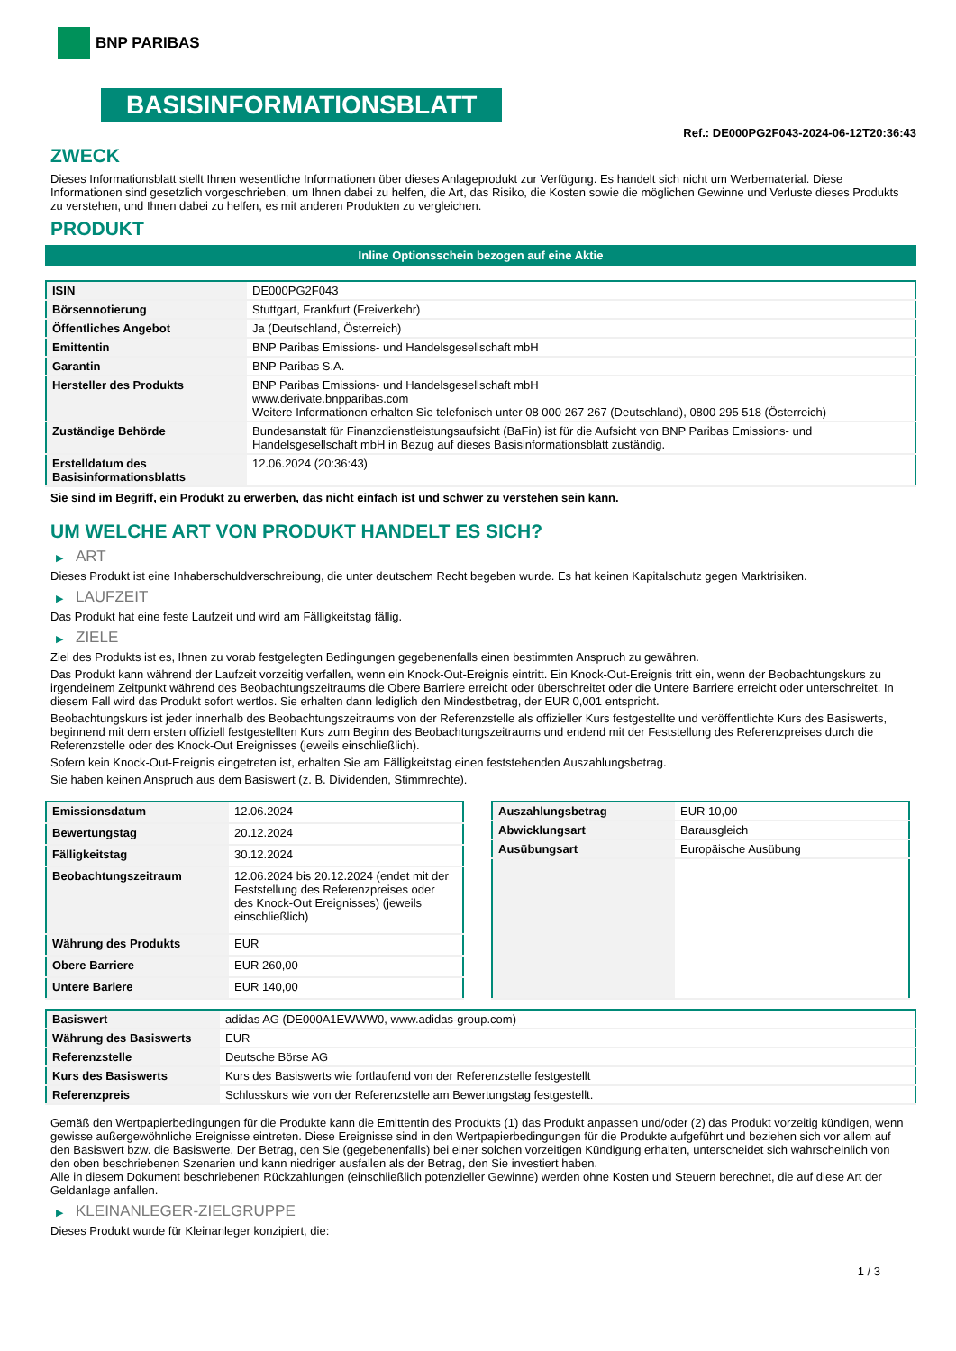BNP PARIBAS
BASISINFORMATIONSBLATT
Ref.: DE000PG2F043-2024-06-12T20:36:43
ZWECK
Dieses Informationsblatt stellt Ihnen wesentliche Informationen über dieses Anlageprodukt zur Verfügung. Es handelt sich nicht um Werbematerial. Diese Informationen sind gesetzlich vorgeschrieben, um Ihnen dabei zu helfen, die Art, das Risiko, die Kosten sowie die möglichen Gewinne und Verluste dieses Produkts zu verstehen, und Ihnen dabei zu helfen, es mit anderen Produkten zu vergleichen.
PRODUKT
Inline Optionsschein bezogen auf eine Aktie
| ISIN | DE000PG2F043 |
| Börsennotierung | Stuttgart, Frankfurt (Freiverkehr) |
| Öffentliches Angebot | Ja (Deutschland, Österreich) |
| Emittentin | BNP Paribas Emissions- und Handelsgesellschaft mbH |
| Garantin | BNP Paribas S.A. |
| Hersteller des Produkts | BNP Paribas Emissions- und Handelsgesellschaft mbH www.derivate.bnpparibas.com Weitere Informationen erhalten Sie telefonisch unter 08 000 267 267 (Deutschland), 0800 295 518 (Österreich) |
| Zuständige Behörde | Bundesanstalt für Finanzdienstleistungsaufsicht (BaFin) ist für die Aufsicht von BNP Paribas Emissions- und Handelsgesellschaft mbH in Bezug auf dieses Basisinformationsblatt zuständig. |
| Erstelldatum des Basisinformationsblatts | 12.06.2024 (20:36:43) |
Sie sind im Begriff, ein Produkt zu erwerben, das nicht einfach ist und schwer zu verstehen sein kann.
UM WELCHE ART VON PRODUKT HANDELT ES SICH?
▶ ART
Dieses Produkt ist eine Inhaberschuldverschreibung, die unter deutschem Recht begeben wurde. Es hat keinen Kapitalschutz gegen Marktrisiken.
▶ LAUFZEIT
Das Produkt hat eine feste Laufzeit und wird am Fälligkeitstag fällig.
▶ ZIELE
Ziel des Produkts ist es, Ihnen zu vorab festgelegten Bedingungen gegebenenfalls einen bestimmten Anspruch zu gewähren.
Das Produkt kann während der Laufzeit vorzeitig verfallen, wenn ein Knock-Out-Ereignis eintritt. Ein Knock-Out-Ereignis tritt ein, wenn der Beobachtungskurs zu irgendeinem Zeitpunkt während des Beobachtungszeitraums die Obere Barriere erreicht oder überschreitet oder die Untere Barriere erreicht oder unterschreitet. In diesem Fall wird das Produkt sofort wertlos. Sie erhalten dann lediglich den Mindestbetrag, der EUR 0,001 entspricht.
Beobachtungskurs ist jeder innerhalb des Beobachtungszeitraums von der Referenzstelle als offizieller Kurs festgestellte und veröffentlichte Kurs des Basiswerts, beginnend mit dem ersten offiziell festgestellten Kurs zum Beginn des Beobachtungszeitraums und endend mit der Feststellung des Referenzpreises durch die Referenzstelle oder des Knock-Out Ereignisses (jeweils einschließlich).
Sofern kein Knock-Out-Ereignis eingetreten ist, erhalten Sie am Fälligkeitstag einen feststehenden Auszahlungsbetrag.
Sie haben keinen Anspruch aus dem Basiswert (z. B. Dividenden, Stimmrechte).
| Emissionsdatum | 12.06.2024 |
| Bewertungstag | 20.12.2024 |
| Fälligkeitstag | 30.12.2024 |
| Beobachtungszeitraum | 12.06.2024 bis 20.12.2024 (endet mit der Feststellung des Referenzpreises oder des Knock-Out Ereignisses) (jeweils einschließlich) |
| Währung des Produkts | EUR |
| Obere Barriere | EUR 260,00 |
| Untere Bariere | EUR 140,00 |
| Auszahlungsbetrag | EUR 10,00 |
| Abwicklungsart | Barausgleich |
| Ausübungsart | Europäische Ausübung |
| Basiswert | adidas AG (DE000A1EWWW0, www.adidas-group.com) |
| Währung des Basiswerts | EUR |
| Referenzstelle | Deutsche Börse AG |
| Kurs des Basiswerts | Kurs des Basiswerts wie fortlaufend von der Referenzstelle festgestellt |
| Referenzpreis | Schlusskurs wie von der Referenzstelle am Bewertungstag festgestellt. |
Gemäß den Wertpapierbedingungen für die Produkte kann die Emittentin des Produkts (1) das Produkt anpassen und/oder (2) das Produkt vorzeitig kündigen, wenn gewisse außergewöhnliche Ereignisse eintreten. Diese Ereignisse sind in den Wertpapierbedingungen für die Produkte aufgeführt und beziehen sich vor allem auf den Basiswert bzw. die Basiswerte. Der Betrag, den Sie (gegebenenfalls) bei einer solchen vorzeitigen Kündigung erhalten, unterscheidet sich wahrscheinlich von den oben beschriebenen Szenarien und kann niedriger ausfallen als der Betrag, den Sie investiert haben.
Alle in diesem Dokument beschriebenen Rückzahlungen (einschließlich potenzieller Gewinne) werden ohne Kosten und Steuern berechnet, die auf diese Art der Geldanlage anfallen.
▶ KLEINANLEGER-ZIELGRUPPE
Dieses Produkt wurde für Kleinanleger konzipiert, die:
1 / 3